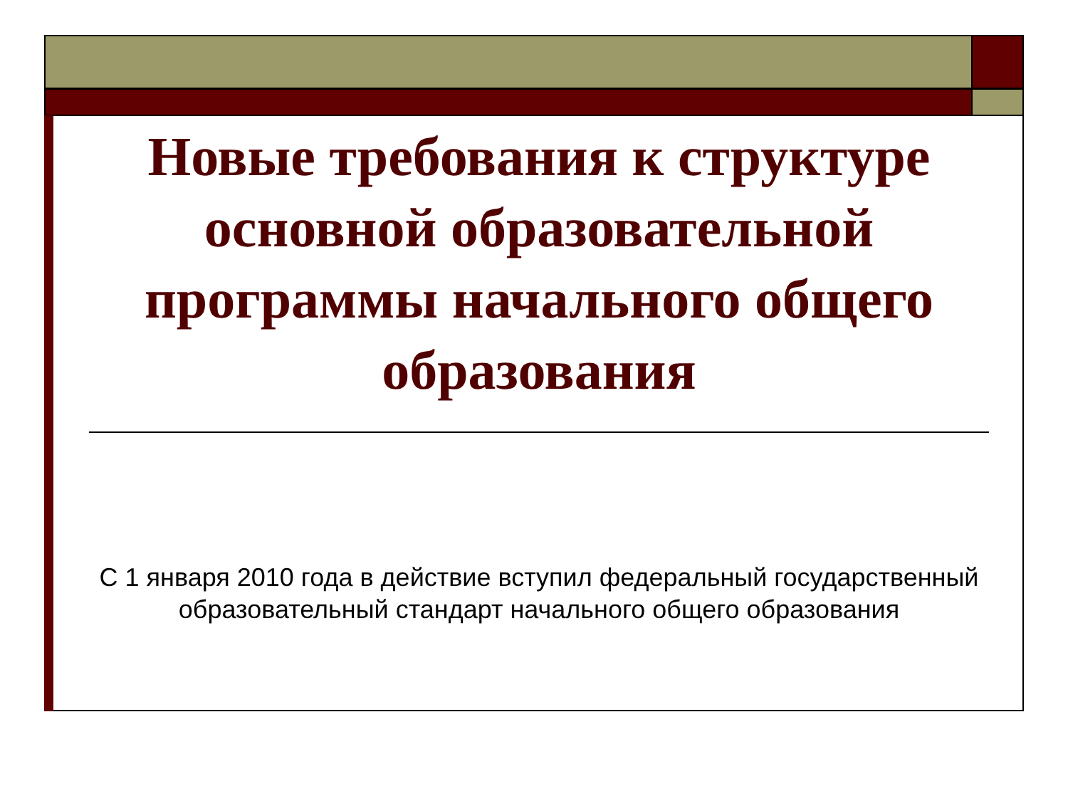Новые требования к структуре основной образовательной программы начального общего образования
С 1 января 2010 года в действие вступил федеральный государственный образовательный стандарт начального общего образования